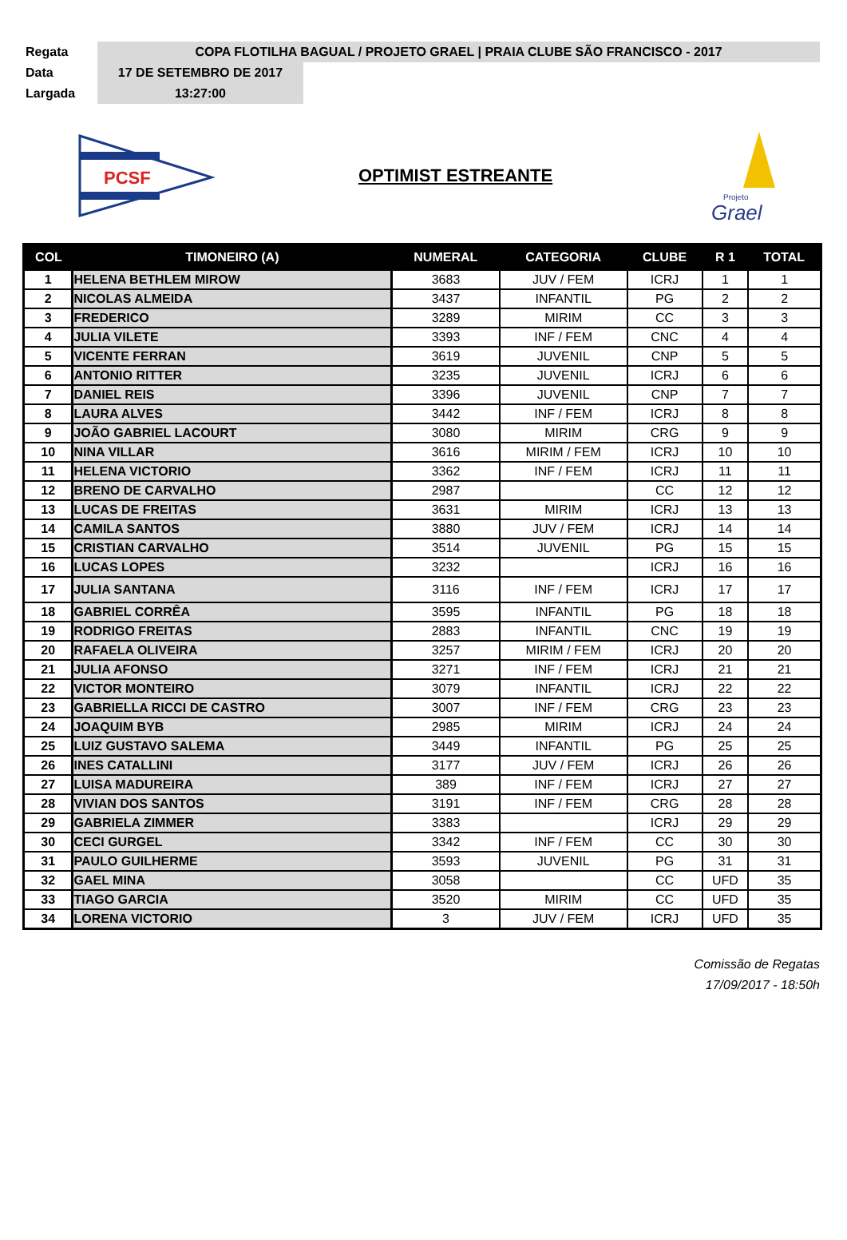| Regata | COPA FLOTILHA BAGUAL / PROJETO GRAEL / PRAIA CLUBE SÃO FRANCISCO - 2017 | |
| Data | 17 DE SETEMBRO DE 2017 | |
| Largada | 13:27:00 | |
PCSF
OPTIMIST ESTREANTE
Grael
Projeto
| COL | TIMONEIRO (A) | NUMERAL | CATEGORIA | CLUBE | R 1 | TOTAL |
| --- | --- | --- | --- | --- | --- | --- |
| 1 | HELENA BETHLEM MIROW | 3683 | JUV / FEM | ICRJ | 1 | 1 |
| 2 | NICOLAS ALMEIDA | 3437 | INFANTIL | PG | 2 | 2 |
| 3 | FREDERICO | 3289 | MIRIM | CC | 3 | 3 |
| 4 | JULIA VILETE | 3393 | INF / FEM | CNC | 4 | 4 |
| 5 | VICENTE FERRAN | 3619 | JUVENIL | CNP | 5 | 5 |
| 6 | ANTONIO RITTER | 3235 | JUVENIL | ICRJ | 6 | 6 |
| 7 | DANIEL REIS | 3396 | JUVENIL | CNP | 7 | 7 |
| 8 | LAURA ALVES | 3442 | INF / FEM | ICRJ | 8 | 8 |
| 9 | JOÃO GABRIEL LACOURT | 3080 | MIRIM | CRG | 9 | 9 |
| 10 | NINA VILLAR | 3616 | MIRIM / FEM | ICRJ | 10 | 10 |
| 11 | HELENA VICTORIO | 3362 | INF / FEM | ICRJ | 11 | 11 |
| 12 | BRENO DE CARVALHO | 2987 | | CC | 12 | 12 |
| 13 | LUCAS DE FREITAS | 3631 | MIRIM | ICRJ | 13 | 13 |
| 14 | CAMILA SANTOS | 3880 | JUV / FEM | ICRJ | 14 | 14 |
| 15 | CRISTIAN CARVALHO | 3514 | JUVENIL | PG | 15 | 15 |
| 16 | LUCAS LOPES | 3232 | | ICRJ | 16 | 16 |
| 17 | JULIA SANTANA | 3116 | INF / FEM | ICRJ | 17 | 17 |
| 18 | GABRIEL CORRÊA | 3595 | INFANTIL | PG | 18 | 18 |
| 19 | RODRIGO FREITAS | 2883 | INFANTIL | CNC | 19 | 19 |
| 20 | RAFAELA OLIVEIRA | 3257 | MIRIM / FEM | ICRJ | 20 | 20 |
| 21 | JULIA AFONSO | 3271 | INF / FEM | ICRJ | 21 | 21 |
| 22 | VICTOR MONTEIRO | 3079 | INFANTIL | ICRJ | 22 | 22 |
| 23 | GABRIELLA RICCI DE CASTRO | 3007 | INF / FEM | CRG | 23 | 23 |
| 24 | JOAQUIM BYB | 2985 | MIRIM | ICRJ | 24 | 24 |
| 25 | LUIZ GUSTAVO SALEMA | 3449 | INFANTIL | PG | 25 | 25 |
| 26 | INES CATALLINI | 3177 | JUV / FEM | ICRJ | 26 | 26 |
| 27 | LUISA MADUREIRA | 389 | INF / FEM | ICRJ | 27 | 27 |
| 28 | VIVIAN DOS SANTOS | 3191 | INF / FEM | CRG | 28 | 28 |
| 29 | GABRIELA ZIMMER | 3383 | | ICRJ | 29 | 29 |
| 30 | CECI GURGEL | 3342 | INF / FEM | CC | 30 | 30 |
| 31 | PAULO GUILHERME | 3593 | JUVENIL | PG | 31 | 31 |
| 32 | GAEL MINA | 3058 | | CC | UFD | 35 |
| 33 | TIAGO GARCIA | 3520 | MIRIM | CC | UFD | 35 |
| 34 | LORENA VICTORIO | 3 | JUV / FEM | ICRJ | UFD | 35 |
Comissão de Regatas
17/09/2017 - 18:50h